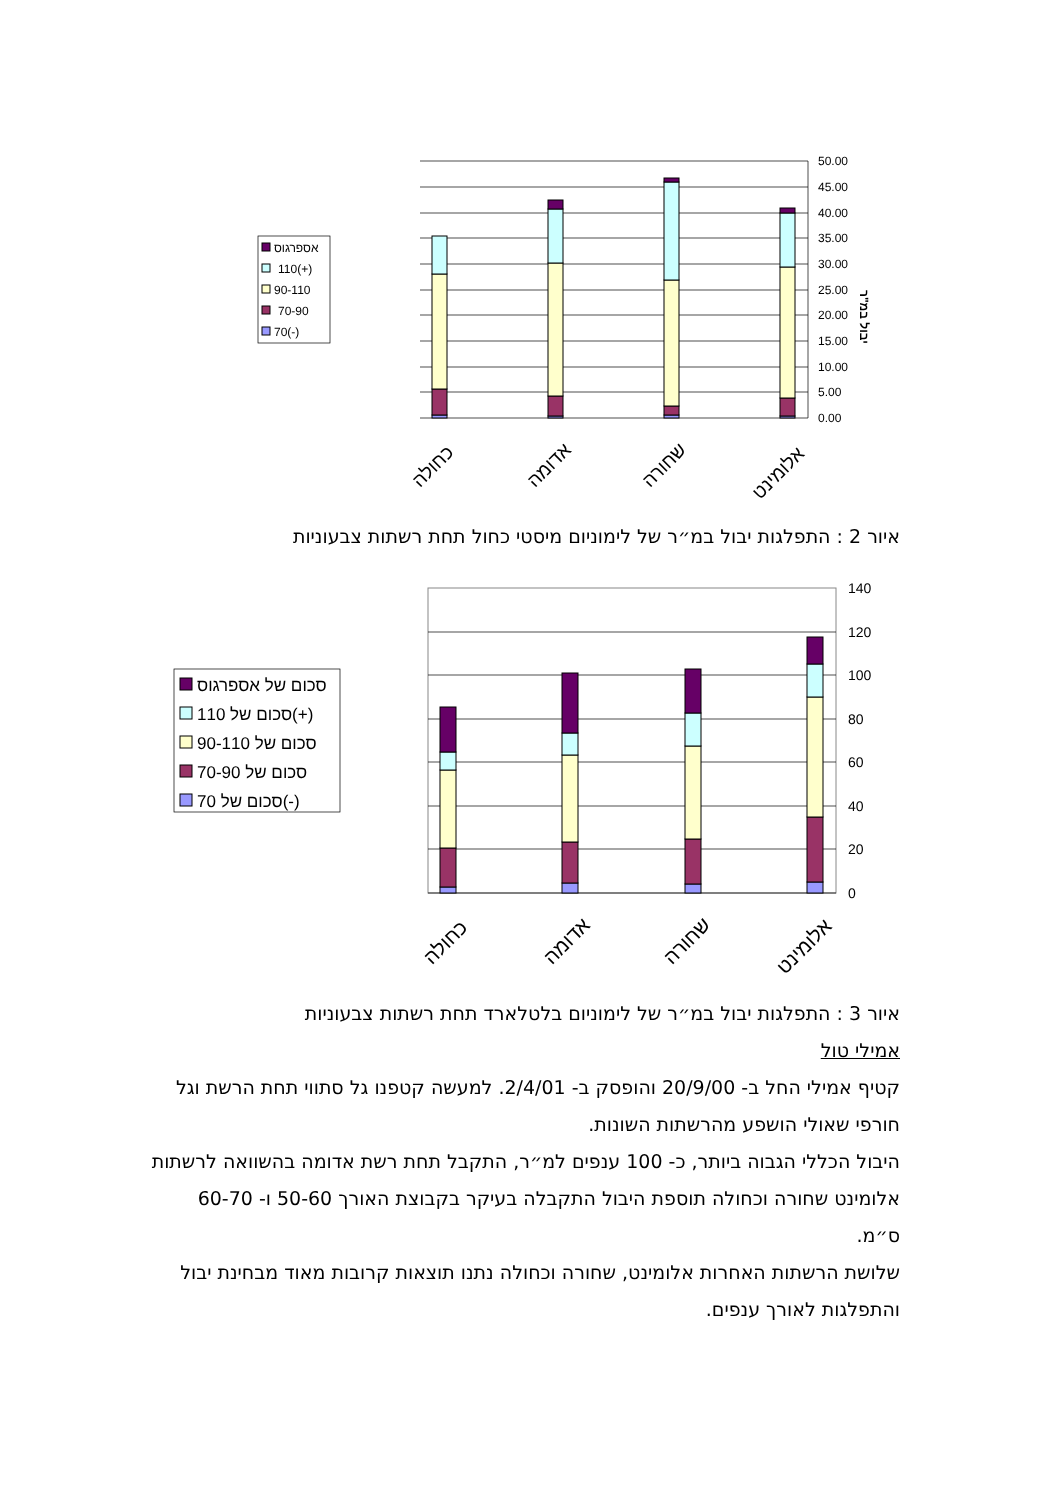50.00
45.00
40.00
35.00
30.00
25.00
20.00
15.00
10.00
5.00
0.00
יבול במ"ר
אספרגוס
110(+)
90-110
70-90
70(-)
כחולה
אדומה
שחורה
אלומינט
140
120
100
80
60
40
20
0
סכום של אספרגוס
סכום של 110(+)
סכום של 90-110
סכום של 70-90
סכום של 70(-)
כחולה
אדומה
שחורה
אלומינט
איור 2 : התפלגות יבול במ״ר של לימוניום מיסטי כחול תחת רשתות צבעוניות
איור 3 : התפלגות יבול במ״ר של לימוניום בלטלארד תחת רשתות צבעוניות
אמילי טול
קטיף אמילי החל ב- 20/9/00 והופסק ב- 2/4/01. למעשה קטפנו גל סתווי תחת הרשת וגל חורפי שאולי הושפע מהרשתות השונות.
היבול הכללי הגבוה ביותר, כ- 100 ענפים למ״ר, התקבל תחת רשת אדומה בהשוואה לרשתות אלומינט שחורה וכחולה תוספת היבול התקבלה בעיקר בקבוצת האורך 50-60 ו- 60-70 ס״מ.
שלושת הרשתות האחרות אלומינט, שחורה וכחולה נתנו תוצאות קרובות מאוד מבחינת יבול והתפלגות לאורך ענפים.